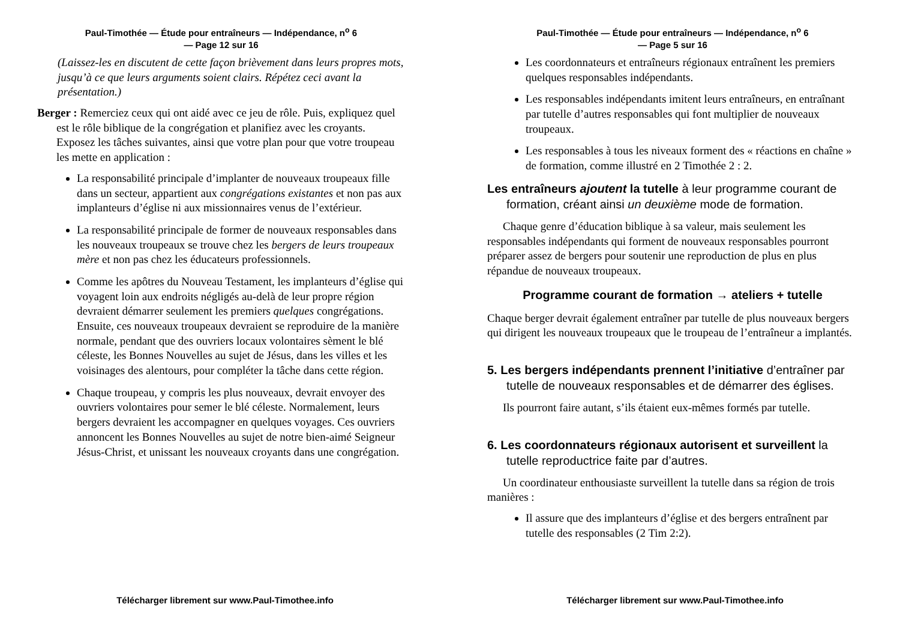Paul-Timothée — Étude pour entraîneurs — Indépendance, n<sup>o</sup> 6
— Page 12 sur 16
(Laissez-les en discutent de cette façon brièvement dans leurs propres mots, jusqu’à ce que leurs arguments soient clairs. Répétez ceci avant la présentation.)
Berger : Remerciez ceux qui ont aidé avec ce jeu de rôle. Puis, expliquez quel est le rôle biblique de la congrégation et planifiez avec les croyants. Exposez les tâches suivantes, ainsi que votre plan pour que votre troupeau les mette en application :
La responsabilité principale d’implanter de nouveaux troupeaux fille dans un secteur, appartient aux congrégations existantes et non pas aux implanteurs d’église ni aux missionnaires venus de l’extérieur.
La responsabilité principale de former de nouveaux responsables dans les nouveaux troupeaux se trouve chez les bergers de leurs troupeaux mère et non pas chez les éducateurs professionnels.
Comme les apôtres du Nouveau Testament, les implanteurs d’église qui voyagent loin aux endroits négligés au-delà de leur propre région devraient démarrer seulement les premiers quelques congrégations. Ensuite, ces nouveaux troupeaux devraient se reproduire de la manière normale, pendant que des ouvriers locaux volontaires sèment le blé céleste, les Bonnes Nouvelles au sujet de Jésus, dans les villes et les voisinages des alentours, pour compléter la tâche dans cette région.
Chaque troupeau, y compris les plus nouveaux, devrait envoyer des ouvriers volontaires pour semer le blé céleste. Normalement, leurs bergers devraient les accompagner en quelques voyages. Ces ouvriers annoncent les Bonnes Nouvelles au sujet de notre bien-aimé Seigneur Jésus-Christ, et unissant les nouveaux croyants dans une congrégation.
Télécharger librement sur www.Paul-Timothee.info
Paul-Timothée — Étude pour entraîneurs — Indépendance, n<sup>o</sup> 6
— Page 5 sur 16
Les coordonnateurs et entraîneurs régionaux entraînent les premiers quelques responsables indépendants.
Les responsables indépendants imitent leurs entraîneurs, en entraînant par tutelle d’autres responsables qui font multiplier de nouveaux troupeaux.
Les responsables à tous les niveaux forment des « réactions en chaîne » de formation, comme illustré en 2 Timothée 2 : 2.
Les entraîneurs ajoutent la tutelle à leur programme courant de formation, créant ainsi un deuxième mode de formation.
Chaque genre d’éducation biblique à sa valeur, mais seulement les responsables indépendants qui forment de nouveaux responsables pourront préparer assez de bergers pour soutenir une reproduction de plus en plus répandue de nouveaux troupeaux.
Programme courant de formation → ateliers + tutelle
Chaque berger devrait également entraîner par tutelle de plus nouveaux bergers qui dirigent les nouveaux troupeaux que le troupeau de l’entraîneur a implantés.
5. Les bergers indépendants prennent l’initiative d’entraîner par tutelle de nouveaux responsables et de démarrer des églises.
Ils pourront faire autant, s’ils étaient eux-mêmes formés par tutelle.
6. Les coordonnateurs régionaux autorisent et surveillent la tutelle reproductrice faite par d’autres.
Un coordinateur enthousiaste surveillent la tutelle dans sa région de trois manières :
Il assure que des implanteurs d’église et des bergers entraînent par tutelle des responsables (2 Tim 2:2).
Télécharger librement sur www.Paul-Timothee.info